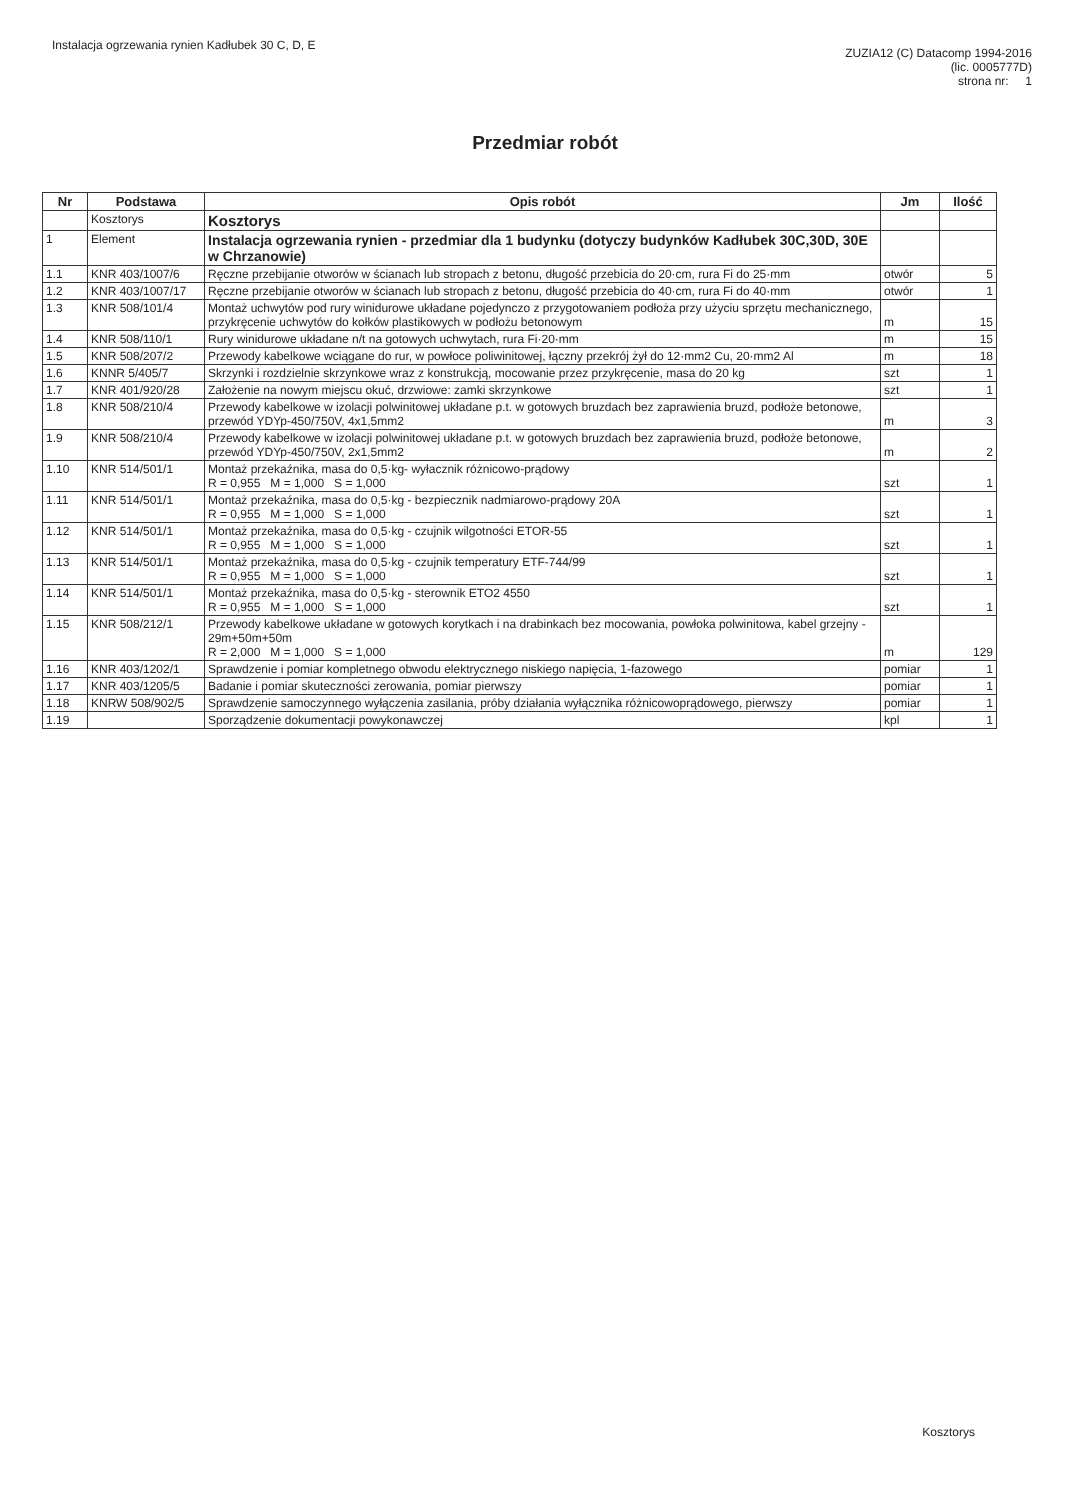Instalacja ogrzewania rynien Kadłubek 30 C, D, E
ZUZIA12 (C) Datacomp 1994-2016
(lic. 0005777D)
strona nr: 1
Przedmiar robót
| Nr | Podstawa | Opis robót | Jm | Ilość |
| --- | --- | --- | --- | --- |
| | Kosztorys | Kosztorys | | |
| 1 | Element | Instalacja ogrzewania rynien - przedmiar dla 1 budynku (dotyczy budynków Kadłubek 30C,30D, 30E w Chrzanowie) | | |
| 1.1 | KNR 403/1007/6 | Ręczne przebijanie otworów w ścianach lub stropach z betonu, długość przebicia do 20·cm, rura Fi do 25·mm | otwór | 5 |
| 1.2 | KNR 403/1007/17 | Ręczne przebijanie otworów w ścianach lub stropach z betonu, długość przebicia do 40·cm, rura Fi do 40·mm | otwór | 1 |
| 1.3 | KNR 508/101/4 | Montaż uchwytów pod rury winidurowe układane pojedynczo z przygotowaniem podłoża przy użyciu sprzętu mechanicznego, przykręcenie uchwytów do kołków plastikowych w podłożu betonowym | m | 15 |
| 1.4 | KNR 508/110/1 | Rury winidurowe układane n/t na gotowych uchwytach, rura Fi·20·mm | m | 15 |
| 1.5 | KNR 508/207/2 | Przewody kabelkowe wciągane do rur, w powłoce poliwinitowej, łączny przekrój żył do 12·mm2 Cu, 20·mm2 Al | m | 18 |
| 1.6 | KNNR 5/405/7 | Skrzynki i rozdzielnie skrzynkowe wraz z konstrukcją, mocowanie przez przykręcenie, masa do 20 kg | szt | 1 |
| 1.7 | KNR 401/920/28 | Założenie na nowym miejscu okuć, drzwiowe: zamki skrzynkowe | szt | 1 |
| 1.8 | KNR 508/210/4 | Przewody kabelkowe w izolacji polwinitowej układane p.t. w gotowych bruzdach bez zaprawienia bruzd, podłoże betonowe, przewód YDYp-450/750V, 4x1,5mm2 | m | 3 |
| 1.9 | KNR 508/210/4 | Przewody kabelkowe w izolacji polwinitowej układane p.t. w gotowych bruzdach bez zaprawienia bruzd, podłoże betonowe, przewód YDYp-450/750V, 2x1,5mm2 | m | 2 |
| 1.10 | KNR 514/501/1 | Montaż przekaźnika, masa do 0,5·kg- wyłacznik różnicowo-prądowy R = 0,955 M = 1,000 S = 1,000 | szt | 1 |
| 1.11 | KNR 514/501/1 | Montaż przekaźnika, masa do 0,5·kg - bezpiecznik nadmiarowo-prądowy 20A R = 0,955 M = 1,000 S = 1,000 | szt | 1 |
| 1.12 | KNR 514/501/1 | Montaż przekaźnika, masa do 0,5·kg - czujnik wilgotności ETOR-55 R = 0,955 M = 1,000 S = 1,000 | szt | 1 |
| 1.13 | KNR 514/501/1 | Montaż przekaźnika, masa do 0,5·kg - czujnik temperatury ETF-744/99 R = 0,955 M = 1,000 S = 1,000 | szt | 1 |
| 1.14 | KNR 514/501/1 | Montaż przekaźnika, masa do 0,5·kg - sterownik ETO2 4550 R = 0,955 M = 1,000 S = 1,000 | szt | 1 |
| 1.15 | KNR 508/212/1 | Przewody kabelkowe układane w gotowych korytkach i na drabinkach bez mocowania, powłoka polwinitowa, kabel grzejny - 29m+50m+50m R = 2,000 M = 1,000 S = 1,000 | m | 129 |
| 1.16 | KNR 403/1202/1 | Sprawdzenie i pomiar kompletnego obwodu elektrycznego niskiego napięcia, 1-fazowego | pomiar | 1 |
| 1.17 | KNR 403/1205/5 | Badanie i pomiar skuteczności zerowania, pomiar pierwszy | pomiar | 1 |
| 1.18 | KNRW 508/902/5 | Sprawdzenie samoczynnego wyłączenia zasilania, próby działania wyłącznika różnicowoprądowego, pierwszy | pomiar | 1 |
| 1.19 | | Sporządzenie dokumentacji powykonawczej | kpl | 1 |
Kosztorys